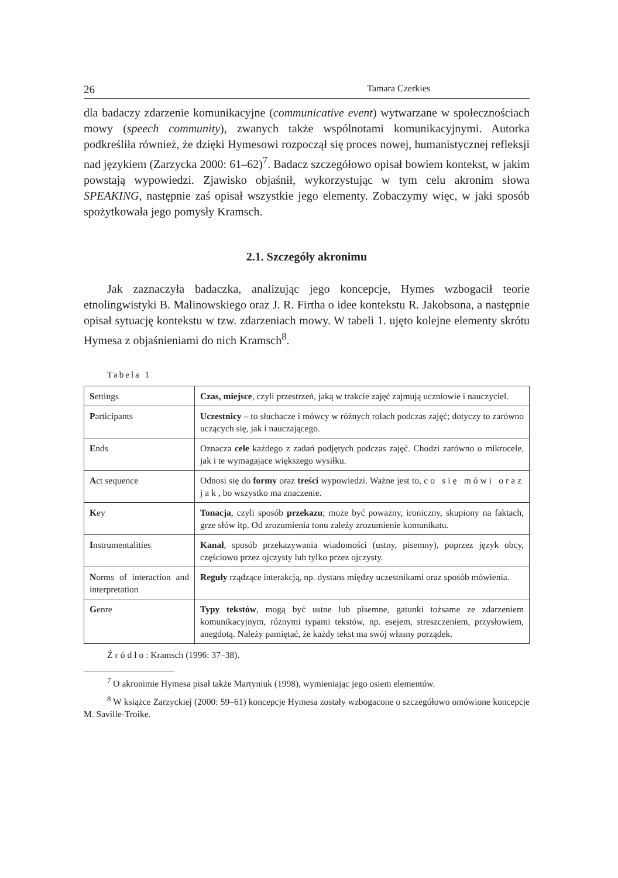26 Tamara Czerkies
dla badaczy zdarzenie komunikacyjne (communicative event) wytwarzane w społecznościach mowy (speech community), zwanych także wspólnotami komunikacyjnymi. Autorka podkreśliła również, że dzięki Hymesowi rozpoczął się proces nowej, humanistycznej refleksji nad językiem (Zarzycka 2000: 61–62)<sup>7</sup>. Badacz szczegółowo opisał bowiem kontekst, w jakim powstają wypowiedzi. Zjawisko objaśnił, wykorzystując w tym celu akronim słowa SPEAKING, następnie zaś opisał wszystkie jego elementy. Zobaczymy więc, w jaki sposób spożytkowała jego pomysły Kramsch.
2.1. Szczegóły akronimu
Jak zaznaczyła badaczka, analizując jego koncepcje, Hymes wzbogacił teorie etnolingwistyki B. Malinowskiego oraz J. R. Firtha o idee kontekstu R. Jakobsona, a następnie opisał sytuację kontekstu w tzw. zdarzeniach mowy. W tabeli 1. ujęto kolejne elementy skrótu Hymesa z objaśnieniami do nich Kramsch<sup>8</sup>.
Tabela 1
| S ettings | Czas, miejsce , czyli przestrzeń, jaką w trakcie zajęć zajmują uczniowie i nauczyciel. |
| P articipants | Uczestnicy – to słuchacze i mówcy w różnych rolach podczas zajęć; dotyczy to zarówno uczących się, jak i nauczającego. |
| E nds | Oznacza cele każdego z zadań podjętych podczas zajęć. Chodzi zarówno o mikrocele, jak i te wymagające większego wysiłku. |
| A ct sequence | Odnosi się do formy oraz treści wypowiedzi. Ważne jest to, co się mówi oraz jak , bo wszystko ma znaczenie. |
| K ey | Tonacja , czyli sposób przekazu ; może być poważny, ironiczny, skupiony na faktach, grze słów itp. Od zrozumienia tonu zależy zrozumienie komunikatu. |
| I nstrumentalities | Kanał , sposób przekazywania wiadomości (ustny, pisemny), poprzez język obcy, częściowo przez ojczysty lub tylko przez ojczysty. |
| N orms of interaction and interpretation | Reguły rządzące interakcją, np. dystans między uczestnikami oraz sposób mówienia. |
| G enre | Typy tekstów , mogą być ustne lub pisemne, gatunki tożsame ze zdarzeniem komunikacyjnym, różnymi typami tekstów, np. esejem, streszczeniem, przysłowiem, anegdotą. Należy pamiętać, że każdy tekst ma swój własny porządek. |
Źródło: Kramsch (1996: 37–38).
<sup>7</sup> O akronimie Hymesa pisał także Martyniuk (1998), wymieniając jego osiem elementów.
<sup>8</sup> W książce Zarzyckiej (2000: 59–61) koncepcje Hymesa zostały wzbogacone o szczegółowo omówione koncepcje M. Saville-Troike.